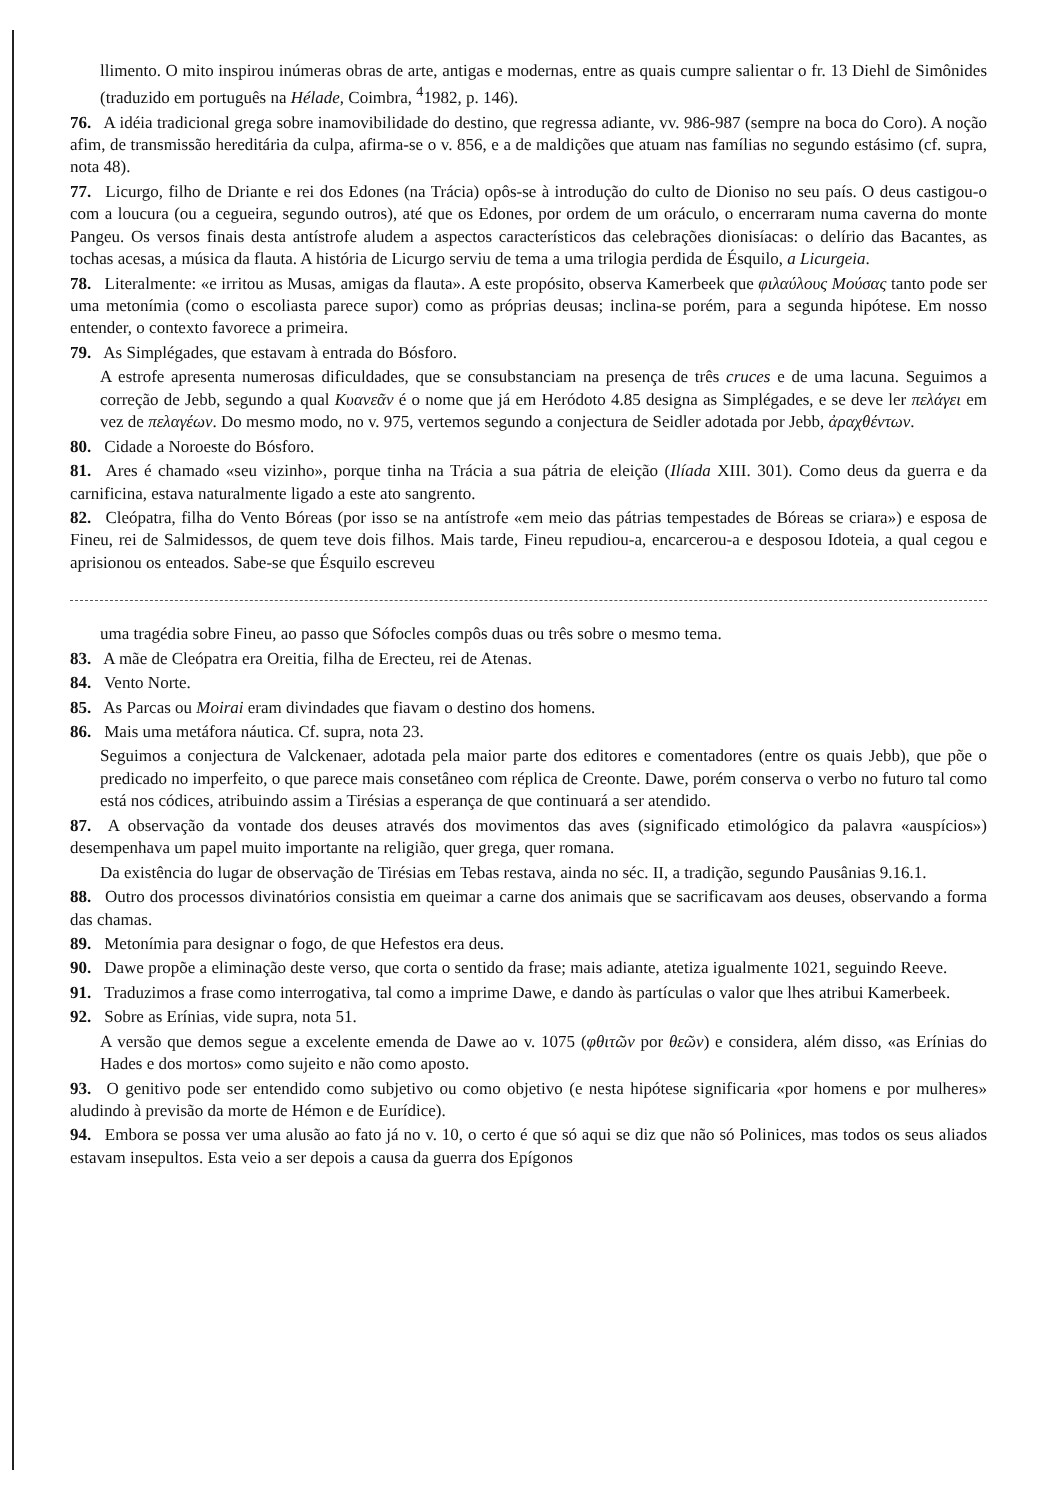llimento. O mito inspirou inúmeras obras de arte, antigas e modernas, entre as quais cumpre salientar o fr. 13 Diehl de Simônides (traduzido em português na Hélade, Coimbra, <sup>4</sup>1982, p. 146).
76. A idéia tradicional grega sobre inamovibilidade do destino, que regressa adiante, vv. 986-987 (sempre na boca do Coro). A noção afim, de transmissão hereditária da culpa, afirma-se o v. 856, e a de maldições que atuam nas famílias no segundo estásimo (cf. supra, nota 48).
77. Licurgo, filho de Driante e rei dos Edones (na Trácia) opôs-se à introdução do culto de Dioniso no seu país. O deus castigou-o com a loucura (ou a cegueira, segundo outros), até que os Edones, por ordem de um oráculo, o encerraram numa caverna do monte Pangeu. Os versos finais desta antístrofe aludem a aspectos característicos das celebrações dionisíacas: o delírio das Bacantes, as tochas acesas, a música da flauta. A história de Licurgo serviu de tema a uma trilogia perdida de Ésquilo, a Licurgeia.
78. Literalmente: «e irritou as Musas, amigas da flauta». A este propósito, observa Kamerbeek que φιλαύλους Μούσας tanto pode ser uma metonímia (como o escoliasta parece supor) como as próprias deusas; inclina-se porém, para a segunda hipótese. Em nosso entender, o contexto favorece a primeira.
79. As Simplégades, que estavam à entrada do Bósforo.
A estrofe apresenta numerosas dificuldades, que se consubstanciam na presença de três cruces e de uma lacuna. Seguimos a correção de Jebb, segundo a qual Κυανεᾶν é o nome que já em Heródoto 4.85 designa as Simplégades, e se deve ler πελάγει em vez de πελαγέων. Do mesmo modo, no v. 975, vertemos segundo a conjectura de Seidler adotada por Jebb, ἀραχθέντων.
80. Cidade a Noroeste do Bósforo.
81. Ares é chamado «seu vizinho», porque tinha na Trácia a sua pátria de eleição (Ilíada XIII. 301). Como deus da guerra e da carnificina, estava naturalmente ligado a este ato sangrento.
82. Cleópatra, filha do Vento Bóreas (por isso se na antístrofe «em meio das pátrias tempestades de Bóreas se criara») e esposa de Fineu, rei de Salmidessos, de quem teve dois filhos. Mais tarde, Fineu repudiou-a, encarcerou-a e desposou Idoteia, a qual cegou e aprisionou os enteados. Sabe-se que Ésquilo escreveu
uma tragédia sobre Fineu, ao passo que Sófocles compôs duas ou três sobre o mesmo tema.
83. A mãe de Cleópatra era Oreitia, filha de Erecteu, rei de Atenas.
84. Vento Norte.
85. As Parcas ou Moirai eram divindades que fiavam o destino dos homens.
86. Mais uma metáfora náutica. Cf. supra, nota 23.
Seguimos a conjectura de Valckenaer, adotada pela maior parte dos editores e comentadores (entre os quais Jebb), que põe o predicado no imperfeito, o que parece mais consetâneo com réplica de Creonte. Dawe, porém conserva o verbo no futuro tal como está nos códices, atribuindo assim a Tirésias a esperança de que continuará a ser atendido.
87. A observação da vontade dos deuses através dos movimentos das aves (significado etimológico da palavra «auspícios») desempenhava um papel muito importante na religião, quer grega, quer romana.
Da existência do lugar de observação de Tirésias em Tebas restava, ainda no séc. II, a tradição, segundo Pausânias 9.16.1.
88. Outro dos processos divinatórios consistia em queimar a carne dos animais que se sacrificavam aos deuses, observando a forma das chamas.
89. Metonímia para designar o fogo, de que Hefestos era deus.
90. Dawe propõe a eliminação deste verso, que corta o sentido da frase; mais adiante, atetiza igualmente 1021, seguindo Reeve.
91. Traduzimos a frase como interrogativa, tal como a imprime Dawe, e dando às partículas o valor que lhes atribui Kamerbeek.
92. Sobre as Erínias, vide supra, nota 51.
A versão que demos segue a excelente emenda de Dawe ao v. 1075 (φθιτῶν por θεῶν) e considera, além disso, «as Erínias do Hades e dos mortos» como sujeito e não como aposto.
93. O genitivo pode ser entendido como subjetivo ou como objetivo (e nesta hipótese significaria «por homens e por mulheres» aludindo à previsão da morte de Hémon e de Eurídice).
94. Embora se possa ver uma alusão ao fato já no v. 10, o certo é que só aqui se diz que não só Polinices, mas todos os seus aliados estavam insepultos. Esta veio a ser depois a causa da guerra dos Epígonos